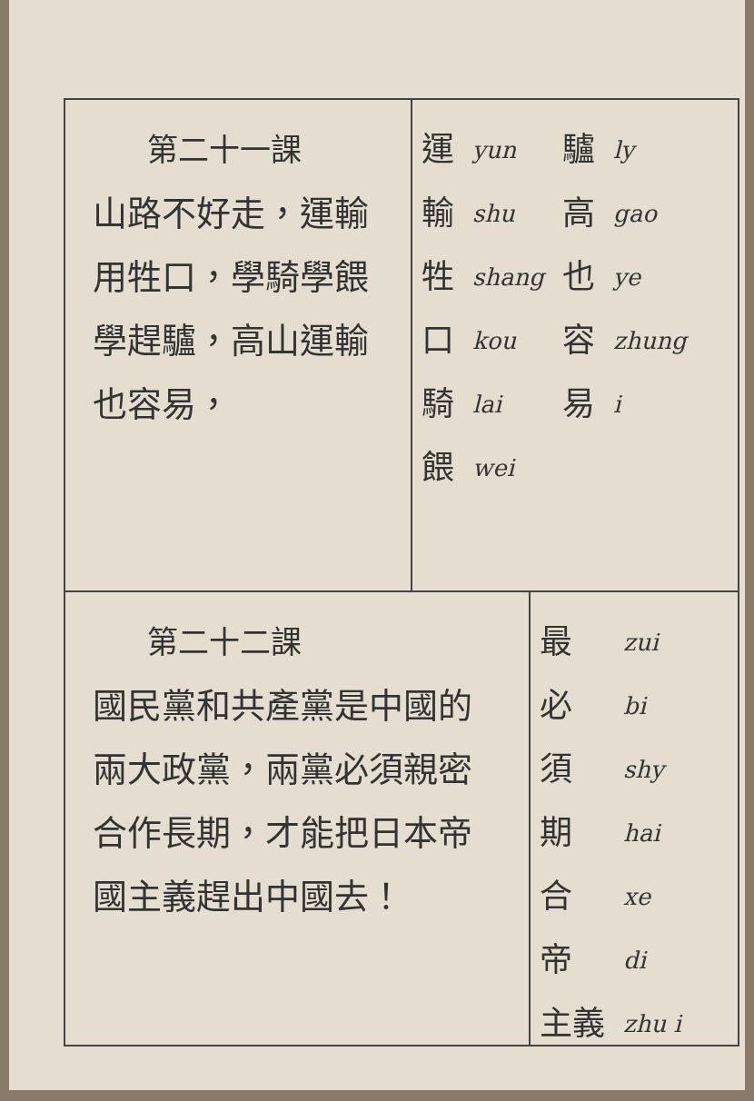第二十一課
山路不好走，運輸用牲口，學騎學餵學趕驢，高山運輸也容易，
運輸牲口騎餵
yun
shu
shang
kou
lai
wei
驢高也容易
ly
gao
ye
zhung
i
第二十二課
國民黨和共產黨是中國的兩大政黨，兩黨必須親密合作長期，才能把日本帝國主義趕出中國去！
最必須期合帝
主義
zui
bi
shy
hai
xe
di
zhu i